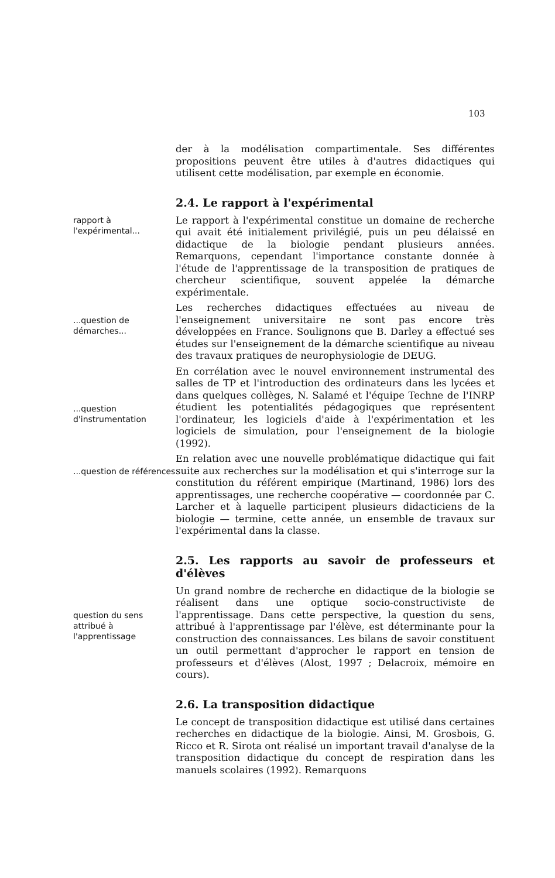103
der à la modélisation compartimentale. Ses différentes propositions peuvent être utiles à d'autres didactiques qui utilisent cette modélisation, par exemple en économie.
2.4. Le rapport à l'expérimental
rapport à l'expérimental...
Le rapport à l'expérimental constitue un domaine de recherche qui avait été initialement privilégié, puis un peu délaissé en didactique de la biologie pendant plusieurs années. Remarquons, cependant l'importance constante donnée à l'étude de l'apprentissage de la transposition de pratiques de chercheur scientifique, souvent appelée la démarche expérimentale.
...question de démarches...
Les recherches didactiques effectuées au niveau de l'enseignement universitaire ne sont pas encore très développées en France. Soulignons que B. Darley a effectué ses études sur l'enseignement de la démarche scientifique au niveau des travaux pratiques de neurophysiologie de DEUG.
...question d'instrumentation
En corrélation avec le nouvel environnement instrumental des salles de TP et l'introduction des ordinateurs dans les lycées et dans quelques collèges, N. Salamé et l'équipe Techne de l'INRP étudient les potentialités pédagogiques que représentent l'ordinateur, les logiciels d'aide à l'expérimentation et les logiciels de simulation, pour l'enseignement de la biologie (1992).
...question de références
En relation avec une nouvelle problématique didactique qui fait suite aux recherches sur la modélisation et qui s'interroge sur la constitution du référent empirique (Martinand, 1986) lors des apprentissages, une recherche coopérative — coordonnée par C. Larcher et à laquelle participent plusieurs didacticiens de la biologie — termine, cette année, un ensemble de travaux sur l'expérimental dans la classe.
2.5. Les rapports au savoir de professeurs et d'élèves
question du sens attribué à l'apprentissage
Un grand nombre de recherche en didactique de la biologie se réalisent dans une optique socio-constructiviste de l'apprentissage. Dans cette perspective, la question du sens, attribué à l'apprentissage par l'élève, est déterminante pour la construction des connaissances. Les bilans de savoir constituent un outil permettant d'approcher le rapport en tension de professeurs et d'élèves (Alost, 1997 ; Delacroix, mémoire en cours).
2.6. La transposition didactique
Le concept de transposition didactique est utilisé dans certaines recherches en didactique de la biologie. Ainsi, M. Grosbois, G. Ricco et R. Sirota ont réalisé un important travail d'analyse de la transposition didactique du concept de respiration dans les manuels scolaires (1992). Remarquons